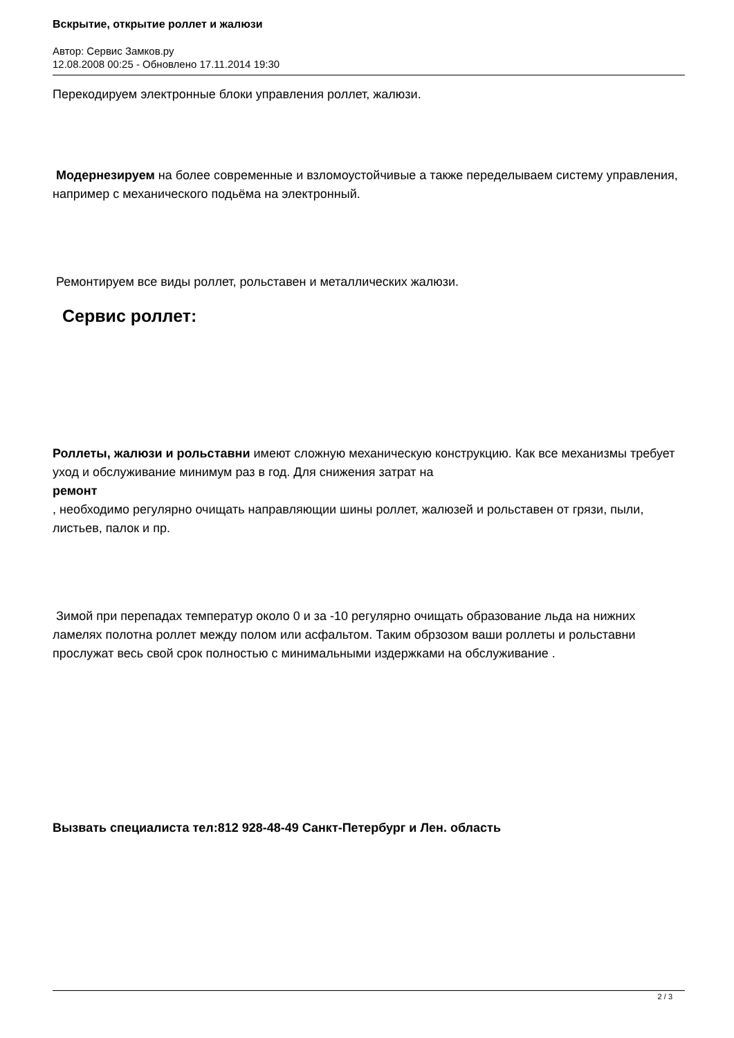Вскрытие, открытие роллет и жалюзи
Автор: Сервис Замков.ру
12.08.2008 00:25 - Обновлено 17.11.2014 19:30
Перекодируем электронные блоки управления роллет, жалюзи.
Модернезируем на более современные и взломоустойчивые а также переделываем систему управления, например с механического подьёма на электронный.
Ремонтируем все виды роллет, рольставен и металлических жалюзи.
Сервис роллет:
Роллеты, жалюзи и рольставни имеют сложную механическую конструкцию. Как все механизмы требует уход и обслуживание минимум раз в год. Для снижения затрат на
ремонт
, необходимо регулярно очищать направляющии шины роллет, жалюзей и рольставен от грязи, пыли, листьев, палок и пр.
Зимой при перепадах температур около 0 и за -10 регулярно очищать образование льда на нижних ламелях полотна роллет между полом или асфальтом. Таким обрзозом ваши роллеты и рольставни прослужат весь свой срок полностью с минимальными издержками на обслуживание .
Вызвать специалиста тел:812 928-48-49 Санкт-Петербург и Лен. область
2 / 3